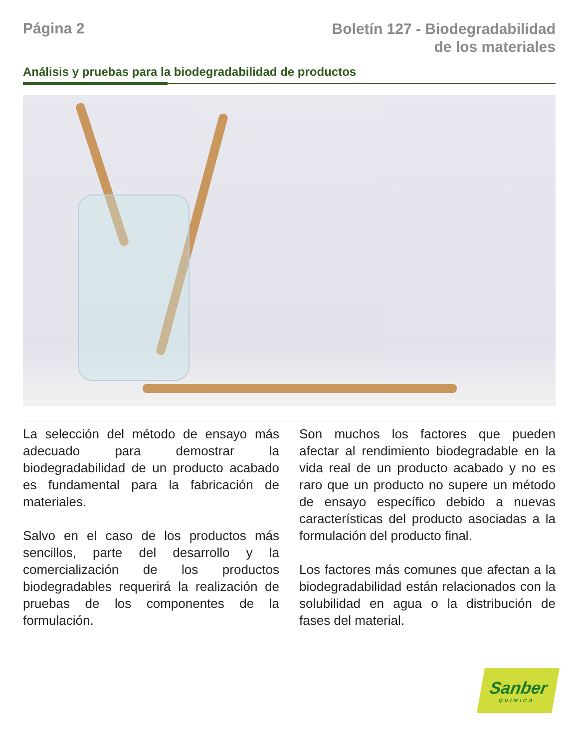Página 2
Boletín 127 - Biodegradabilidad
de los materiales
Análisis y pruebas para la biodegradabilidad de productos
La selección del método de ensayo más adecuado para demostrar la biodegradabilidad de un producto acabado es fundamental para la fabricación de materiales.
Salvo en el caso de los productos más sencillos, parte del desarrollo y la comercialización de los productos biodegradables requerirá la realización de pruebas de los componentes de la formulación.
Son muchos los factores que pueden afectar al rendimiento biodegradable en la vida real de un producto acabado y no es raro que un producto no supere un método de ensayo específico debido a nuevas características del producto asociadas a la formulación del producto final.
Los factores más comunes que afectan a la biodegradabilidad están relacionados con la solubilidad en agua o la distribución de fases del material.
Sanber
QUIMICA